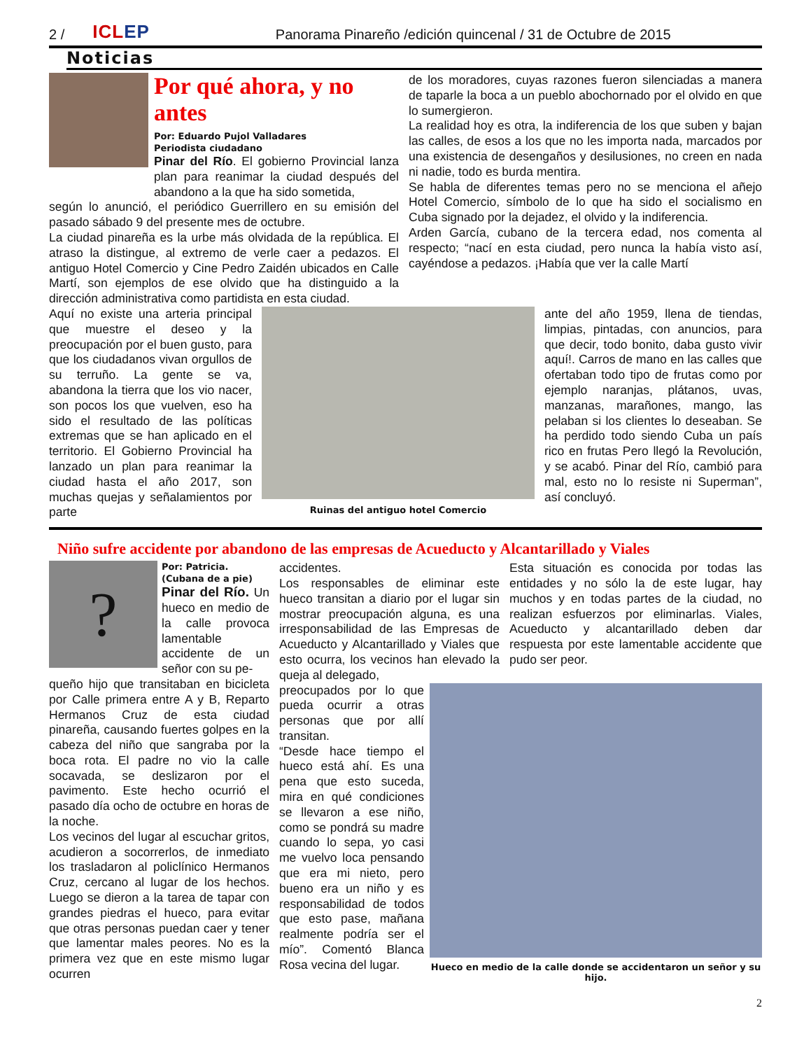2 / ICLEP Panorama Pinareño /edición quincenal / 31 de Octubre de 2015
Noticias
Por qué ahora, y no antes
Por: Eduardo Pujol Valladares
Periodista ciudadano
Pinar del Río. El gobierno Provincial lanza plan para reanimar la ciudad después del abandono a la que ha sido sometida,
según lo anunció, el periódico Guerrillero en su emisión del pasado sábado 9 del presente mes de octubre.
La ciudad pinareña es la urbe más olvidada de la república. El atraso la distingue, al extremo de verle caer a pedazos. El antiguo Hotel Comercio y Cine Pedro Zaidén ubicados en Calle Martí, son ejemplos de ese olvido que ha distinguido a la dirección administrativa como partidista en esta ciudad.
de los moradores, cuyas razones fueron silenciadas a manera de taparle la boca a un pueblo abochornado por el olvido en que lo sumergieron.
La realidad hoy es otra, la indiferencia de los que suben y bajan las calles, de esos a los que no les importa nada, marcados por una existencia de desengaños y desilusiones, no creen en nada ni nadie, todo es burda mentira.
Se habla de diferentes temas pero no se menciona el añejo Hotel Comercio, símbolo de lo que ha sido el socialismo en Cuba signado por la dejadez, el olvido y la indiferencia.
Arden García, cubano de la tercera edad, nos comenta al respecto; “nací en esta ciudad, pero nunca la había visto así, cayéndose a pedazos. ¡Había que ver la calle Martí
Aquí no existe una arteria principal que muestre el deseo y la preocupación por el buen gusto, para que los ciudadanos vivan orgullos de su terruño. La gente se va, abandona la tierra que los vio nacer, son pocos los que vuelven, eso ha sido el resultado de las políticas extremas que se han aplicado en el territorio. El Gobierno Provincial ha lanzado un plan para reanimar la ciudad hasta el año 2017, son muchas quejas y señalamientos por parte
Ruinas del antiguo hotel Comercio
ante del año 1959, llena de tiendas, limpias, pintadas, con anuncios, para que decir, todo bonito, daba gusto vivir aquí!. Carros de mano en las calles que ofertaban todo tipo de frutas como por ejemplo naranjas, plátanos, uvas, manzanas, marañones, mango, las pelaban si los clientes lo deseaban. Se ha perdido todo siendo Cuba un país rico en frutas Pero llegó la Revolución, y se acabó. Pinar del Río, cambió para mal, esto no lo resiste ni Superman”, así concluyó.
Niño sufre accidente por abandono de las empresas de Acueducto y Alcantarillado y Viales
?
Por: Patricia.
(Cubana de a pie)
Pinar del Río. Un hueco en medio de la calle provoca lamentable accidente de un señor con su pe-
queño hijo que transitaban en bicicleta por Calle primera entre A y B, Reparto Hermanos Cruz de esta ciudad pinareña, causando fuertes golpes en la cabeza del niño que sangraba por la boca rota. El padre no vio la calle socavada, se deslizaron por el pavimento. Este hecho ocurrió el pasado día ocho de octubre en horas de la noche.
Los vecinos del lugar al escuchar gritos, acudieron a socorrerlos, de inmediato los trasladaron al policlínico Hermanos Cruz, cercano al lugar de los hechos. Luego se dieron a la tarea de tapar con grandes piedras el hueco, para evitar que otras personas puedan caer y tener que lamentar males peores. No es la primera vez que en este mismo lugar ocurren
accidentes.
Los responsables de eliminar este hueco transitan a diario por el lugar sin mostrar preocupación alguna, es una irresponsabilidad de las Empresas de Acueducto y Alcantarillado y Viales que esto ocurra, los vecinos han elevado la queja al delegado,
Esta situación es conocida por todas las entidades y no sólo la de este lugar, hay muchos y en todas partes de la ciudad, no realizan esfuerzos por eliminarlas. Viales, Acueducto y alcantarillado deben dar respuesta por este lamentable accidente que pudo ser peor.
preocupados por lo que pueda ocurrir a otras personas que por allí transitan.
“Desde hace tiempo el hueco está ahí. Es una pena que esto suceda, mira en qué condiciones se llevaron a ese niño, como se pondrá su madre cuando lo sepa, yo casi me vuelvo loca pensando que era mi nieto, pero bueno era un niño y es responsabilidad de todos que esto pase, mañana realmente podría ser el mío”. Comentó Blanca Rosa vecina del lugar.
Hueco en medio de la calle donde se accidentaron un señor y su hijo.
2